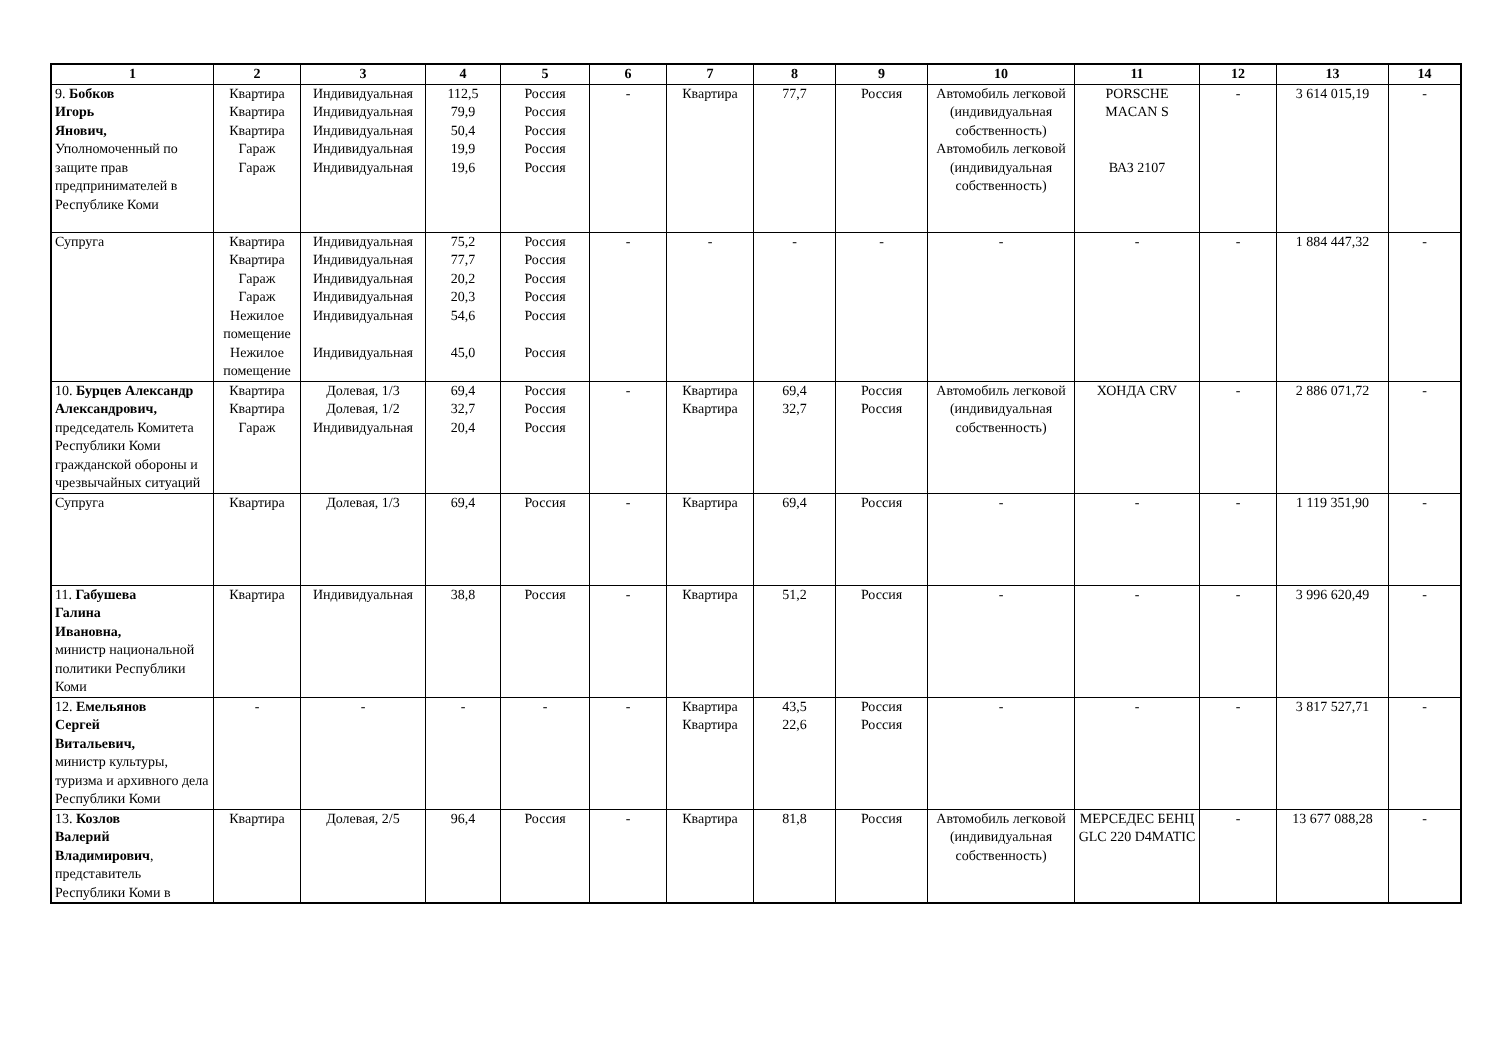| 1 | 2 | 3 | 4 | 5 | 6 | 7 | 8 | 9 | 10 | 11 | 12 | 13 | 14 |
| --- | --- | --- | --- | --- | --- | --- | --- | --- | --- | --- | --- | --- | --- |
| 9. Бобков Игорь Янович, Уполномоченный по защите прав предпринимателей в Республике Коми | Квартира Квартира Квартира Гараж Гараж | Индивидуальная Индивидуальная Индивидуальная Индивидуальная Индивидуальная | 112,5 79,9 50,4 19,9 19,6 | Россия Россия Россия Россия Россия | - | Квартира | 77,7 | Россия | Автомобиль легковой (индивидуальная собственность) Автомобиль легковой (индивидуальная собственность) | PORSCHE MACAN S ВАЗ 2107 | - | 3 614 015,19 | - |
| Супруга | Квартира Квартира Гараж Гараж Нежилое помещение Нежилое помещение | Индивидуальная Индивидуальная Индивидуальная Индивидуальная Индивидуальная Индивидуальная | 75,2 77,7 20,2 20,3 54,6 45,0 | Россия Россия Россия Россия Россия Россия | - | - | - | - | - | - | - | 1 884 447,32 | - |
| 10. Бурцев Александр Александрович, председатель Комитета Республики Коми гражданской обороны и чрезвычайных ситуаций | Квартира Квартира Гараж | Долевая, 1/3 Долевая, 1/2 Индивидуальная | 69,4 32,7 20,4 | Россия Россия Россия | - | Квартира Квартира | 69,4 32,7 | Россия Россия | Автомобиль легковой (индивидуальная собственность) | ХОНДА CRV | - | 2 886 071,72 | - |
| Супруга | Квартира | Долевая, 1/3 | 69,4 | Россия | - | Квартира | 69,4 | Россия | - | - | - | 1 119 351,90 | - |
| 11. Габушева Галина Ивановна, министр национальной политики Республики Коми | Квартира | Индивидуальная | 38,8 | Россия | - | Квартира | 51,2 | Россия | - | - | - | 3 996 620,49 | - |
| 12. Емельянов Сергей Витальевич, министр культуры, туризма и архивного дела Республики Коми | - | - | - | - | - | Квартира Квартира | 43,5 22,6 | Россия Россия | - | - | - | 3 817 527,71 | - |
| 13. Козлов Валерий Владимирович , представитель Республики Коми в | Квартира | Долевая, 2/5 | 96,4 | Россия | - | Квартира | 81,8 | Россия | Автомобиль легковой (индивидуальная собственность) | МЕРСЕДЕС БЕНЦ GLC 220 D4MATIC | - | 13 677 088,28 | - |